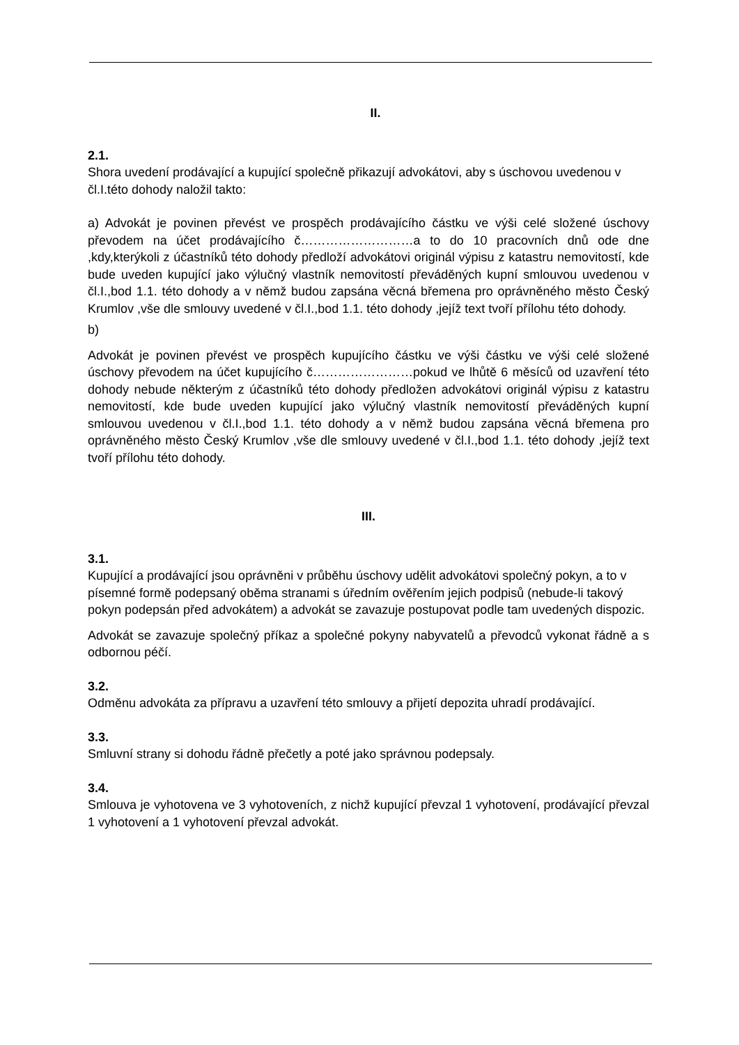II.
2.1.
Shora uvedení prodávající a kupující společně přikazují advokátovi, aby s úschovou uvedenou v čl.I.této dohody naložil takto:
a) Advokát je povinen převést ve prospěch prodávajícího částku ve výši celé složené úschovy převodem na účet prodávajícího č………………………a to do 10 pracovních dnů ode dne ,kdy,kterýkoli z účastníků této dohody předloží advokátovi originál výpisu z katastru nemovitostí, kde bude uveden kupující jako výlučný vlastník nemovitostí převáděných kupní smlouvou uvedenou v čl.I.,bod 1.1. této dohody a v němž budou zapsána věcná břemena pro oprávněného město Český Krumlov ,vše dle smlouvy uvedené v čl.I.,bod 1.1. této dohody ,jejíž text tvoří přílohu této dohody.
b)
Advokát je povinen převést ve prospěch kupujícího částku ve výši částku ve výši celé složené úschovy převodem na účet kupujícího č……………………pokud ve lhůtě 6 měsíců od uzavření této dohody nebude některým z účastníků této dohody předložen advokátovi originál výpisu z katastru nemovitostí, kde bude uveden kupující jako výlučný vlastník nemovitostí převáděných kupní smlouvou uvedenou v čl.I.,bod 1.1. této dohody a v němž budou zapsána věcná břemena pro oprávněného město Český Krumlov ,vše dle smlouvy uvedené v čl.I.,bod 1.1. této dohody ,jejíž text tvoří přílohu této dohody.
III.
3.1.
Kupující a prodávající jsou oprávněni v průběhu úschovy udělit advokátovi společný pokyn, a to v písemné formě podepsaný oběma stranami s úředním ověřením jejich podpisů (nebude-li takový pokyn podepsán před advokátem) a advokát se zavazuje postupovat podle tam uvedených dispozic.
Advokát se zavazuje společný příkaz a společné pokyny nabyvatelů a převodců vykonat řádně a s odbornou péčí.
3.2.
Odměnu advokáta za přípravu a uzavření této smlouvy a přijetí depozita uhradí prodávající.
3.3.
Smluvní strany si dohodu řádně přečetly a poté jako správnou podepsaly.
3.4.
Smlouva je vyhotovena ve 3 vyhotoveních, z nichž kupující převzal 1 vyhotovení, prodávající převzal 1 vyhotovení a 1 vyhotovení převzal advokát.